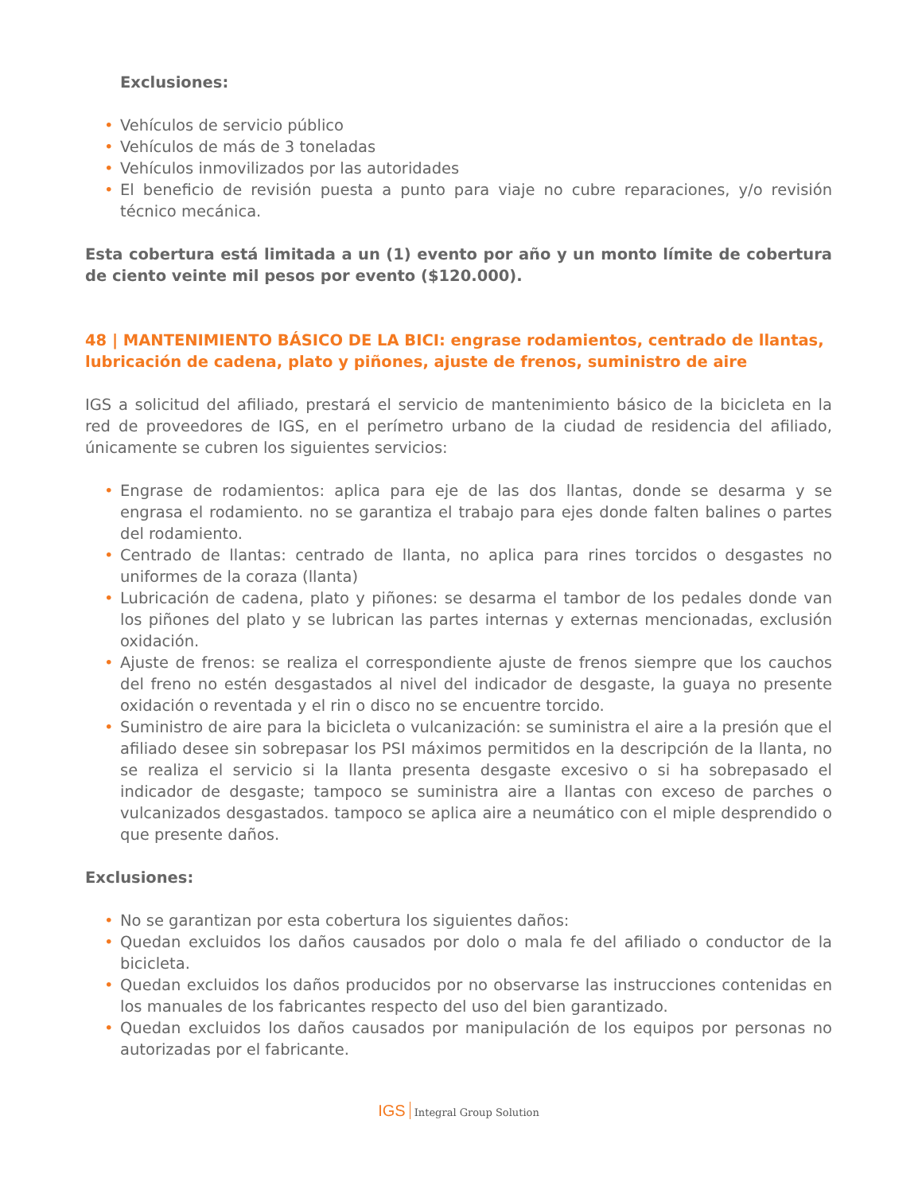Exclusiones:
• Vehículos de servicio público
• Vehículos de más de 3 toneladas
• Vehículos inmovilizados por las autoridades
• El beneficio de revisión puesta a punto para viaje no cubre reparaciones, y/o revisión técnico mecánica.
Esta cobertura está limitada a un (1) evento por año y un monto límite de cobertura de ciento veinte mil pesos por evento ($120.000).
48 | MANTENIMIENTO BÁSICO DE LA BICI: engrase rodamientos, centrado de llantas, lubricación de cadena, plato y piñones, ajuste de frenos, suministro de aire
IGS a solicitud del afiliado, prestará el servicio de mantenimiento básico de la bicicleta en la red de proveedores de IGS, en el perímetro urbano de la ciudad de residencia del afiliado, únicamente se cubren los siguientes servicios:
• Engrase de rodamientos: aplica para eje de las dos llantas, donde se desarma y se engrasa el rodamiento. no se garantiza el trabajo para ejes donde falten balines o partes del rodamiento.
• Centrado de llantas: centrado de llanta, no aplica para rines torcidos o desgastes no uniformes de la coraza (llanta)
• Lubricación de cadena, plato y piñones: se desarma el tambor de los pedales donde van los piñones del plato y se lubrican las partes internas y externas mencionadas, exclusión oxidación.
• Ajuste de frenos: se realiza el correspondiente ajuste de frenos siempre que los cauchos del freno no estén desgastados al nivel del indicador de desgaste, la guaya no presente oxidación o reventada y el rin o disco no se encuentre torcido.
• Suministro de aire para la bicicleta o vulcanización: se suministra el aire a la presión que el afiliado desee sin sobrepasar los PSI máximos permitidos en la descripción de la llanta, no se realiza el servicio si la llanta presenta desgaste excesivo o si ha sobrepasado el indicador de desgaste; tampoco se suministra aire a llantas con exceso de parches o vulcanizados desgastados. tampoco se aplica aire a neumático con el miple desprendido o que presente daños.
Exclusiones:
• No se garantizan por esta cobertura los siguientes daños:
• Quedan excluidos los daños causados por dolo o mala fe del afiliado o conductor de la bicicleta.
• Quedan excluidos los daños producidos por no observarse las instrucciones contenidas en los manuales de los fabricantes respecto del uso del bien garantizado.
• Quedan excluidos los daños causados por manipulación de los equipos por personas no autorizadas por el fabricante.
IGS Integral Group Solution